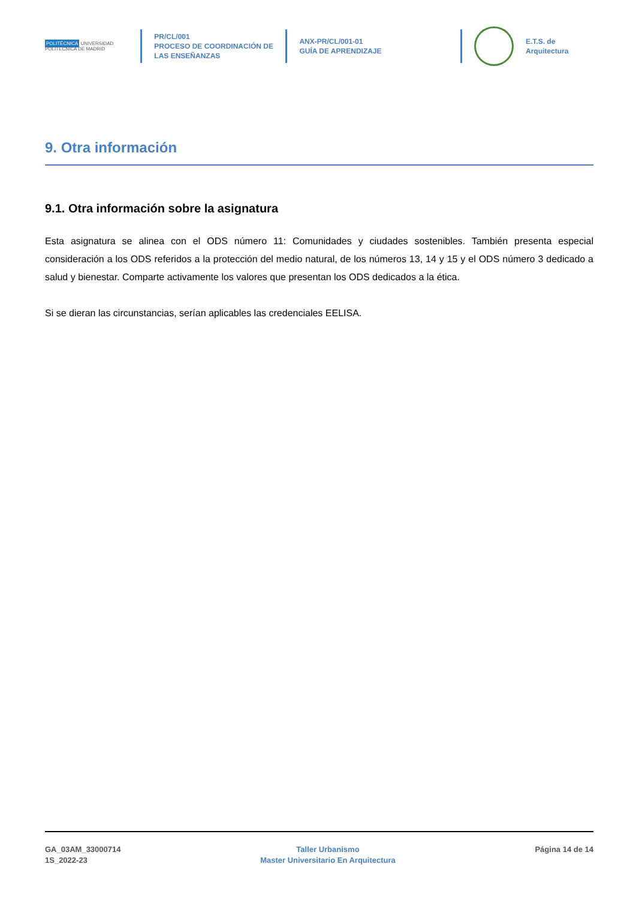POLITÉCNICA UNIVERSIDAD POLITÉCNICA DE MADRID
PR/CL/001
PROCESO DE COORDINACIÓN DE LAS ENSEÑANZAS
ANX-PR/CL/001-01
GUÍA DE APRENDIZAJE
E.T.S. de Arquitectura
9. Otra información
9.1. Otra información sobre la asignatura
Esta asignatura se alinea con el ODS número 11: Comunidades y ciudades sostenibles. También presenta especial consideración a los ODS referidos a la protección del medio natural, de los números 13, 14 y 15 y el ODS número 3 dedicado a salud y bienestar. Comparte activamente los valores que presentan los ODS dedicados a la ética.
Si se dieran las circunstancias, serían aplicables las credenciales EELISA.
GA_03AM_33000714
1S_2022-23
Taller Urbanismo
Master Universitario En Arquitectura
Página 14 de 14